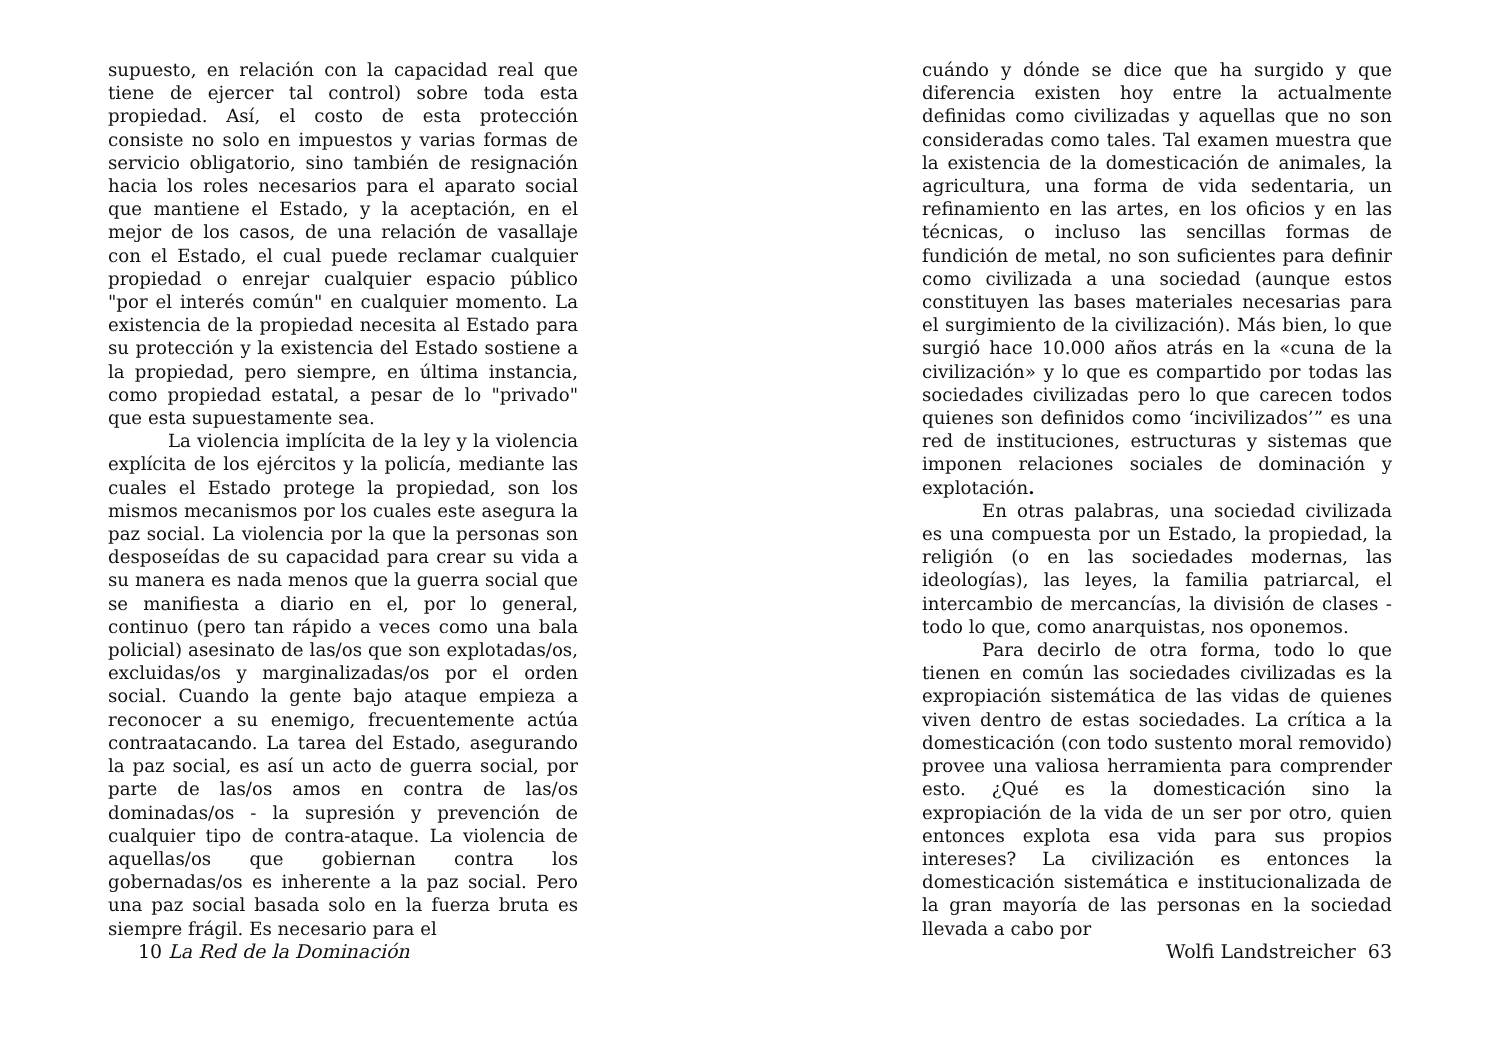supuesto, en relación con la capacidad real que tiene de ejercer tal control) sobre toda esta propiedad. Así, el costo de esta protección consiste no solo en impuestos y varias formas de servicio obligatorio, sino también de resignación hacia los roles necesarios para el aparato social que mantiene el Estado, y la aceptación, en el mejor de los casos, de una relación de vasallaje con el Estado, el cual puede reclamar cualquier propiedad o enrejar cualquier espacio público "por el interés común" en cualquier momento. La existencia de la propiedad necesita al Estado para su protección y la existencia del Estado sostiene a la propiedad, pero siempre, en última instancia, como propiedad estatal, a pesar de lo "privado" que esta supuestamente sea.
La violencia implícita de la ley y la violencia explícita de los ejércitos y la policía, mediante las cuales el Estado protege la propiedad, son los mismos mecanismos por los cuales este asegura la paz social. La violencia por la que la personas son desposeídas de su capacidad para crear su vida a su manera es nada menos que la guerra social que se manifiesta a diario en el, por lo general, continuo (pero tan rápido a veces como una bala policial) asesinato de las/os que son explotadas/os, excluidas/os y marginalizadas/os por el orden social. Cuando la gente bajo ataque empieza a reconocer a su enemigo, frecuentemente actúa contraatacando. La tarea del Estado, asegurando la paz social, es así un acto de guerra social, por parte de las/os amos en contra de las/os dominadas/os - la supresión y prevención de cualquier tipo de contra-ataque. La violencia de aquellas/os que gobiernan contra los gobernadas/os es inherente a la paz social. Pero una paz social basada solo en la fuerza bruta es siempre frágil. Es necesario para el
10 La Red de la Dominación
cuándo y dónde se dice que ha surgido y que diferencia existen hoy entre la actualmente definidas como civilizadas y aquellas que no son consideradas como tales. Tal examen muestra que la existencia de la domesticación de animales, la agricultura, una forma de vida sedentaria, un refinamiento en las artes, en los oficios y en las técnicas, o incluso las sencillas formas de fundición de metal, no son suficientes para definir como civilizada a una sociedad (aunque estos constituyen las bases materiales necesarias para el surgimiento de la civilización). Más bien, lo que surgió hace 10.000 años atrás en la «cuna de la civilización» y lo que es compartido por todas las sociedades civilizadas pero lo que carecen todos quienes son definidos como ‘incivilizados’” es una red de instituciones, estructuras y sistemas que imponen relaciones sociales de dominación y explotación.
En otras palabras, una sociedad civilizada es una compuesta por un Estado, la propiedad, la religión (o en las sociedades modernas, las ideologías), las leyes, la familia patriarcal, el intercambio de mercancías, la división de clases - todo lo que, como anarquistas, nos oponemos.
Para decirlo de otra forma, todo lo que tienen en común las sociedades civilizadas es la expropiación sistemática de las vidas de quienes viven dentro de estas sociedades. La crítica a la domesticación (con todo sustento moral removido) provee una valiosa herramienta para comprender esto. ¿Qué es la domesticación sino la expropiación de la vida de un ser por otro, quien entonces explota esa vida para sus propios intereses? La civilización es entonces la domesticación sistemática e institucionalizada de la gran mayoría de las personas en la sociedad llevada a cabo por
Wolfi Landstreicher 63